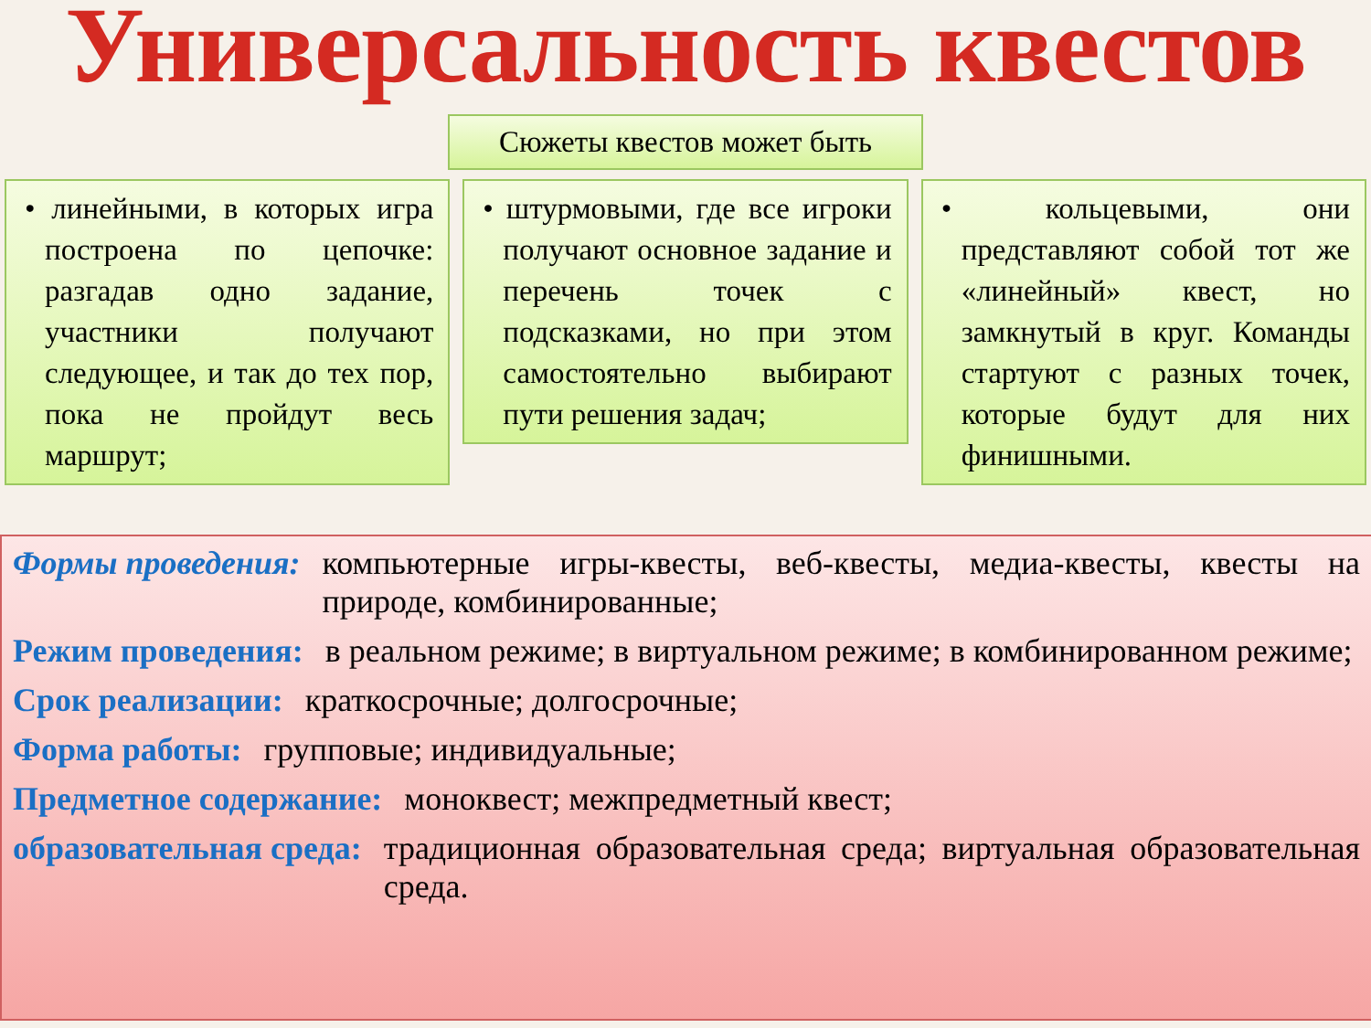Универсальность квестов
Сюжеты квестов может быть
• линейными, в которых игра построена по цепочке: разгадав одно задание, участники получают следующее, и так до тех пор, пока не пройдут весь маршрут;
• штурмовыми, где все игроки получают основное задание и перечень точек с подсказками, но при этом самостоятельно выбирают пути решения задач;
• кольцевыми, они представляют собой тот же «линейный» квест, но замкнутый в круг. Команды стартуют с разных точек, которые будут для них финишными.
Формы проведения: компьютерные игры-квесты, веб-квесты, медиа-квесты, квесты на природе, комбинированные;
Режим проведения: в реальном режиме; в виртуальном режиме; в комбинированном режиме;
Срок реализации: краткосрочные; долгосрочные;
Форма работы: групповые; индивидуальные;
Предметное содержание: моноквест; межпредметный квест;
образовательная среда: традиционная образовательная среда; виртуальная образовательная среда.